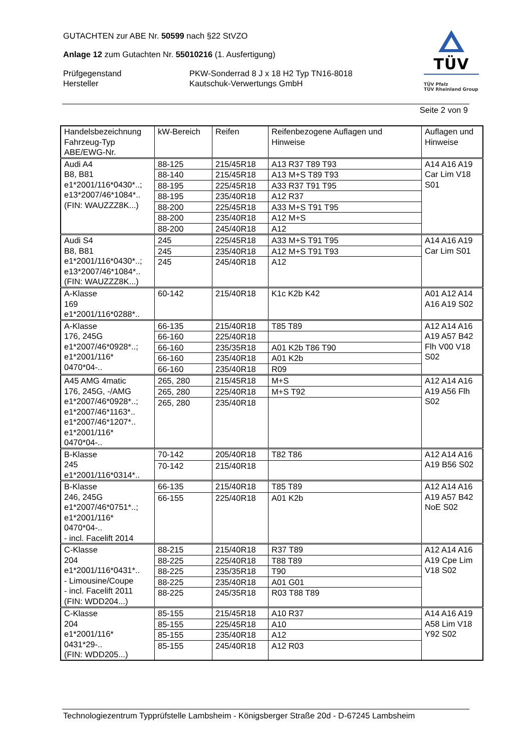GUTACHTEN zur ABE Nr. 50599 nach §22 StVZO
Anlage 12 zum Gutachten Nr. 55010216 (1. Ausfertigung)
Prüfgegenstand
Hersteller
PKW-Sonderrad 8 J x 18 H2 Typ TN16-8018
Kautschuk-Verwertungs GmbH
TÜV
TÜV Pfalz
TÜV Rheinland Group
Seite 2 von 9
| Handelsbezeichnung Fahrzeug-Typ ABE/EWG-Nr. | kW-Bereich | Reifen | Reifenbezogene Auflagen und Hinweise | Auflagen und Hinweise |
| --- | --- | --- | --- | --- |
| Audi A4 B8, B81 e1*2001/116*0430*..; e13*2007/46*1084*.. (FIN: WAUZZZ8K...) | 88-125 | 215/45R18 | A13 R37 T89 T93 | A14 A16 A19 Car Lim V18 S01 |
| | 88-140 | 215/45R18 | A13 M+S T89 T93 | |
| | 88-195 | 225/45R18 | A33 R37 T91 T95 | |
| | 88-195 | 235/40R18 | A12 R37 | |
| | 88-200 | 225/45R18 | A33 M+S T91 T95 | |
| | 88-200 | 235/40R18 | A12 M+S | |
| | 88-200 | 245/40R18 | A12 | |
| Audi S4 B8, B81 e1*2001/116*0430*..; e13*2007/46*1084*.. (FIN: WAUZZZ8K...) | 245 | 225/45R18 | A33 M+S T91 T95 | A14 A16 A19 Car Lim S01 |
| | 245 | 235/40R18 | A12 M+S T91 T93 | |
| | 245 | 245/40R18 | A12 | |
| A-Klasse 169 e1*2001/116*0288*.. | 60-142 | 215/40R18 | K1c K2b K42 | A01 A12 A14 A16 A19 S02 |
| A-Klasse 176, 245G e1*2007/46*0928*..; e1*2001/116* 0470*04-.. | 66-135 | 215/40R18 | T85 T89 | A12 A14 A16 A19 A57 B42 Flh V00 V18 S02 |
| | 66-160 | 225/40R18 | | |
| | 66-160 | 235/35R18 | A01 K2b T86 T90 | |
| | 66-160 | 235/40R18 | A01 K2b | |
| | 66-160 | 235/40R18 | R09 | |
| A45 AMG 4matic 176, 245G, -/AMG e1*2007/46*0928*..; e1*2007/46*1163*.. e1*2007/46*1207*.. e1*2001/116* 0470*04-.. | 265, 280 | 215/45R18 | M+S | A12 A14 A16 A19 A56 Flh S02 |
| | 265, 280 | 225/40R18 | M+S T92 | |
| | 265, 280 | 235/40R18 | | |
| B-Klasse 245 e1*2001/116*0314*.. | 70-142 | 205/40R18 | T82 T86 | A12 A14 A16 A19 B56 S02 |
| | 70-142 | 215/40R18 | | |
| B-Klasse 246, 245G e1*2007/46*0751*..; e1*2001/116* 0470*04-.. - incl. Facelift 2014 | 66-135 | 215/40R18 | T85 T89 | A12 A14 A16 A19 A57 B42 NoE S02 |
| | 66-155 | 225/40R18 | A01 K2b | |
| C-Klasse 204 e1*2001/116*0431*.. - Limousine/Coupe - incl. Facelift 2011 (FIN: WDD204...) | 88-215 | 215/40R18 | R37 T89 | A12 A14 A16 A19 Cpe Lim V18 S02 |
| | 88-225 | 225/40R18 | T88 T89 | |
| | 88-225 | 235/35R18 | T90 | |
| | 88-225 | 235/40R18 | A01 G01 | |
| | 88-225 | 245/35R18 | R03 T88 T89 | |
| C-Klasse 204 e1*2001/116* 0431*29-.. (FIN: WDD205...) | 85-155 | 215/45R18 | A10 R37 | A14 A16 A19 A58 Lim V18 Y92 S02 |
| | 85-155 | 225/45R18 | A10 | |
| | 85-155 | 235/40R18 | A12 | |
| | 85-155 | 245/40R18 | A12 R03 | |
Technologiezentrum Typprüfstelle Lambsheim - Königsberger Straße 20d - D-67245 Lambsheim